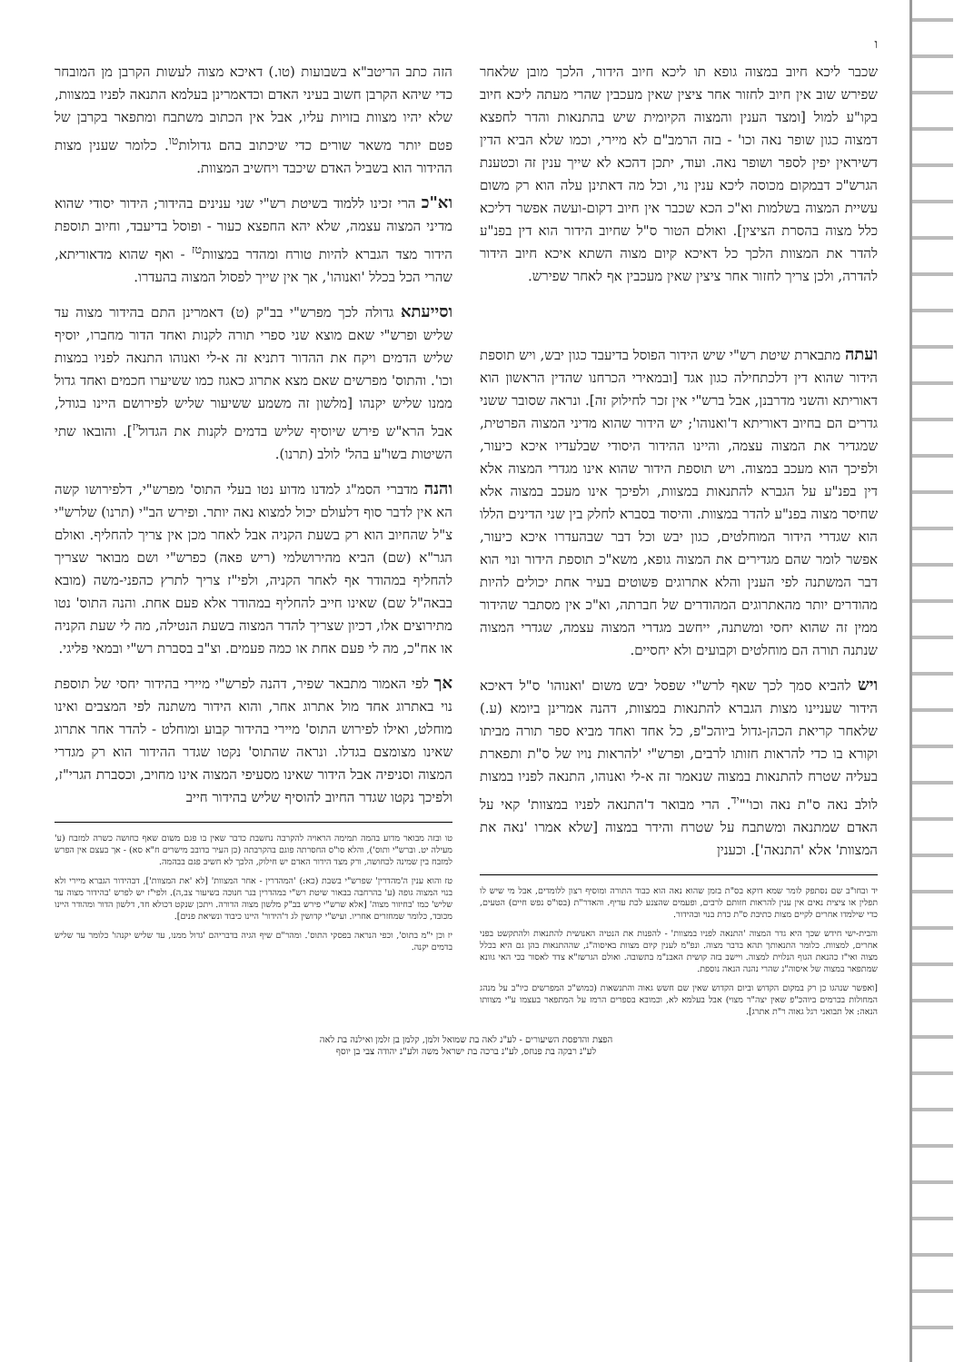ו
שכבר ליכא חיוב במצוה גופא תו ליכא חיוב הידור, הלכך מובן שלאחר שפירש שוב אין חיוב לחזור אחר ציצין שאין מעכבין שהרי מעתה ליכא חיוב בקו"ע למול [ומצד הענין והמצוה הקיומית שיש בהתנאות והדר לחפצא דמצוה כגון שופר נאה וכו' - בזה הרמב"ם לא מיירי, וכמו שלא הביא הדין דשיראין יפין לספר ושופר נאה. ועוד, יתכן דהכא לא שייך ענין זה וכטענת הגרש"כ דבמקום מכוסה ליכא ענין נוי, וכל מה דאתינן עלה הוא רק משום עשיית המצוה בשלמות וא"כ הכא שכבר אין חיוב דקום-ועשה אפשר דליכא כלל מצוה בהסרת הציצין]. ואולם הטור ס"ל שחיוב הידור הוא דין בפנ"ע להדר את המצוות הלכך כל דאיכא קיום מצוה השתא איכא חיוב הידור להדרה, ולכן צריך לחזור אחר ציצין שאין מעכבין אף לאחר שפירש.
ועתה מתבארת שיטת רש"י שיש הידור הפוסל בדיעבד כגון יבש, ויש תוספת הידור שהוא דין דלכתחילה כגון אגד [ובמאירי הכרחנו שהדין הראשון הוא דאוריתא והשני מדרבנן, אבל ברש"י אין זכר לחילוק זה]. ונראה שסובר ששני גדרים הם בחיוב דאוריתא ד'ואנוהו'; יש הידור שהוא מדיני המצוה הפרטית, שמגדיר את המצוה עצמה, והיינו ההידור היסודי שבלעדיו איכא כיעור, ולפיכך הוא מעכב במצוה. ויש תוספת הידור שהוא אינו מגדרי המצוה אלא דין בפנ"ע על הגברא להתנאות במצוות, ולפיכך אינו מעכב במצוה אלא שחיסר מצוה בפנ"ע להדר במצוות. והיסוד בסברא לחלק בין שני הדינים הללו הוא שגדרי הידור המוחלטים, כגון יבש וכל דבר שבהעדרו איכא כיעור, אפשר לומר שהם מגדירים את המצוה גופא, משא"כ תוספת הידור ונוי הוא דבר המשתנה לפי הענין והלא אתרוגים פשוטים בעיר אחת יכולים להיות מהודרים יותר מהאתרוגים המהודרים של חברתה, וא"כ אין מסתבר שהידור ממין זה שהוא יחסי ומשתנה, ייחשב מגדרי המצוה עצמה, שגדרי המצוה שנתנה תורה הם מוחלטים וקבועים ולא יחסיים.
ויש להביא סמך לכך שאף לרש"י שפסל יבש משום 'ואנוהו' ס"ל דאיכא הידור שעניינו מצות הגברא להתנאות במצוות, דהנה אמרינן ביומא (ע.) שלאחר קריאת הכהן-גדול ביוהכ"פ, כל אחד ואחד מביא ספר תורה מביתו וקורא בו כדי להראות חזותו לרבים, ופרש"י 'להראות נויו של ס"ת ותפארת בעליה שטרח להתנאות במצוה שנאמר זה א-לי ואנוהו, התנאה לפניו במצות לולב נאה ס"ת נאה וכו'"<sup>יד</sup>. הרי מבואר ד'התנאה לפניו במצוות' קאי על האדם שמתנאה ומשתבח על שטרח והידר במצוה [שלא אמרו 'נאה את המצוות' אלא 'התנאה']. וכענין
יד ובחו"ב שם נסתפק לומר שמא דוקא בס"ת בזמן שהוא נאה הוא כבוד התורה ומוסיף רצון ללומדים, אבל מי שיש לו תפלין או ציצית נאים אין ענין להראות חזותם לרבים, ופעמים שהצנע לכת עדיף. והאדר"ת (בסו"ס נפש חיים) הטעים, כדי שילמדו אחרים לקיים מצות כתיבת ס"ת כדת בנוי ובהידור.
והבית-ישי חידש שכך היא גדר המצוה 'התנאה לפניו במצוות' - להפנות את הנטיה האנושית להתנאות ולהתקשט בפני אחרים, למצוות. כלומר התנאותך תהא בדבר מצוה. ונפ"מ לענין קיום מצוות באיסוה"נ, שההתנאות בהן גם היא בכלל מצוה ואי"ז כהנאת הגוף הנלוית למצוה. ויישב בזה קושית האבנ"מ בתשובה. ואולם הגרשז"א צדד לאסור בכי האי גוונא שמתפאר במצוה של איסוה"נ שהרי נהנה הנאה נוספת.
[ואפשר שנהגו כן רק במקום הקדוש וביום הקדוש שאין שם חשש גאוה והתנשאות (כמוש"כ המפרשים כיו"ב על מנהג המחולות בכרמים ביוהכ"פ שאין יצה"ר מצוי) אבל בעלמא לא, וכמובא בספרים הרמז על המתפאר בעצמו ע"י מצוותו הנאה: אל תבואני רגל גאוה ר"ת אתרג].
הזה כתב הריטב"א בשבועות (טו.) דאיכא מצוה לעשות הקרבן מן המובחר כדי שיהא הקרבן חשוב בעיני האדם וכדאמרינן בעלמא התנאה לפניו במצוות, שלא יהיו מצוות בזויות עליו, אבל אין הכתוב משתבח ומתפאר בקרבן של פטם יותר משאר שורים כדי שיכתוב בהם גדולות<sup>טו</sup>. כלומר שענין מצות ההידור הוא בשביל האדם שיכבד ויחשיב המצוות.
וא"כ הרי זכינו ללמוד בשיטת רש"י שני ענינים בהידור; הידור יסודי שהוא מדיני המצוה עצמה, שלא יהא החפצא כעור - ופוסל בדיעבד, וחיוב תוספת הידור מצד הגברא להיות טורח ומהדר במצוות<sup>טז</sup> - ואף שהוא מדאוריתא, שהרי הכל בכלל 'ואנוהו', אך אין שייך לפסול המצוה בהעדרו.
וסייעתא גדולה לכך מפרש"י בב"ק (ט) דאמרינן התם בהידור מצוה עד שליש ופרש"י שאם מוצא שני ספרי תורה לקנות ואחד הדור מחברו, יוסיף שליש הדמים ויקח את ההדור דתניא זה א-לי ואנוהו התנאה לפניו במצות וכו'. והתוס' מפרשים שאם מצא אתרוג כאגוז כמו ששיערו חכמים ואחד גדול ממנו שליש יקנהו [מלשון זה משמע ששיעור שליש לפירושם היינו בגודל, אבל הרא"ש פירש שיוסיף שליש בדמים לקנות את הגדול<sup>יז</sup>]. והובאו שתי השיטות בשו"ע בהל' לולב (תרנו).
והנה מדברי הסמ"ג למדנו מדוע נטו בעלי התוס' מפרש"י, דלפירושו קשה הא אין לדבר סוף דלעולם יכול למצוא נאה יותר. ופירש הב"י (תרנו) שלרש"י צ"ל שהחיוב הוא רק בשעת הקניה אבל לאחר מכן אין צריך להחליף. ואולם הגר"א (שם) הביא מהירושלמי (ריש פאה) כפרש"י ושם מבואר שצריך להחליף במהודר אף לאחר הקניה, ולפי"ז צריך לתרץ כהפני-משה (מובא בבאה"ל שם) שאינו חייב להחליף במהודר אלא פעם אחת. והנה התוס' נטו מתירוצים אלו, דכיון שצריך להדר המצוה בשעת הנטילה, מה לי שעת הקניה או אח"כ, מה לי פעם אחת או כמה פעמים. וצ"ב בסברת רש"י ובמאי פליגי.
אך לפי האמור מתבאר שפיר, דהנה לפרש"י מיירי בהידור יחסי של תוספת נוי באתרוג אחד מול אתרוג אחר, והוא הידור משתנה לפי המצבים ואינו מוחלט, ואילו לפירוש התוס' מיירי בהידור קבוע ומוחלט - להדר אחר אתרוג שאינו מצומצם בגדלו. ונראה שהתוס' נקטו שגדר ההידור הוא רק מגדרי המצוה וסניפיה אבל הידור שאינו מסעיפי המצוה אינו מחויב, וכסברת הגרי"ז, ולפיכך נקטו שגדר החיוב להוסיף שליש בהידור חייב
טו ובזה מבואר מדוע בהמה תמימה הראויה להקרבה נחשבת כדבר שאין בו פגם משום שאף כחושה כשרה למזבח (ע' מעילה יט. וברש"י ותוס'), והלא סו"ס החסרתה פוגם בהקרבתה (כן העיר בדובב מישרים ח"א סא) - אך בעצם אין הפרש למזבח בין שמינה לכחושה, ורק מצד הידור האדם יש חילוק, הלכך לא חשיב פגם בבהמה.
טז והוא ענין ה'מהדרין' שפרש"י בשבת (כא:) 'המהדרין - אחר המצוות' [לא 'את המצוות'], דבהידור הגברא מיירי ולא בנוי המצוה גופה (ע' בהרחבה בבאור שיטת רש"י במהדרין בנר חנוכה בשיעור צב,ה). ולפי"ז יש לפרש 'בהידור מצוה עד שליש' כמו 'בחיזור מצוה' [אלא שרש"י פירש בב"ק מלשון מצוה הדורה. ויתכן שנקט דכולא חד, דלשון הדור ומהודר היינו מכובד, כלומר שמחזרים אחריו. ועיש"י קדושין לג ד'הידור' היינו כיבוד ונשיאת פנים].
יז וכן י"מ בתוס', וכפי הנראה בפסקי התוס'. ומהר"ם שיף הגיה בדבריהם 'גדול ממנו, עד שליש יקנהו' כלומר עד שליש בדמים יקנה.
הפצת והדפסת השיעורים - לע"נ לאה בת שמואל זלמן, קלמן בן זלמן ואילנה בת לאה
לע"נ רבקה בת פנחס, לע"נ ברכה בת ישראל משה ולע"נ יהודה צבי בן יוסף